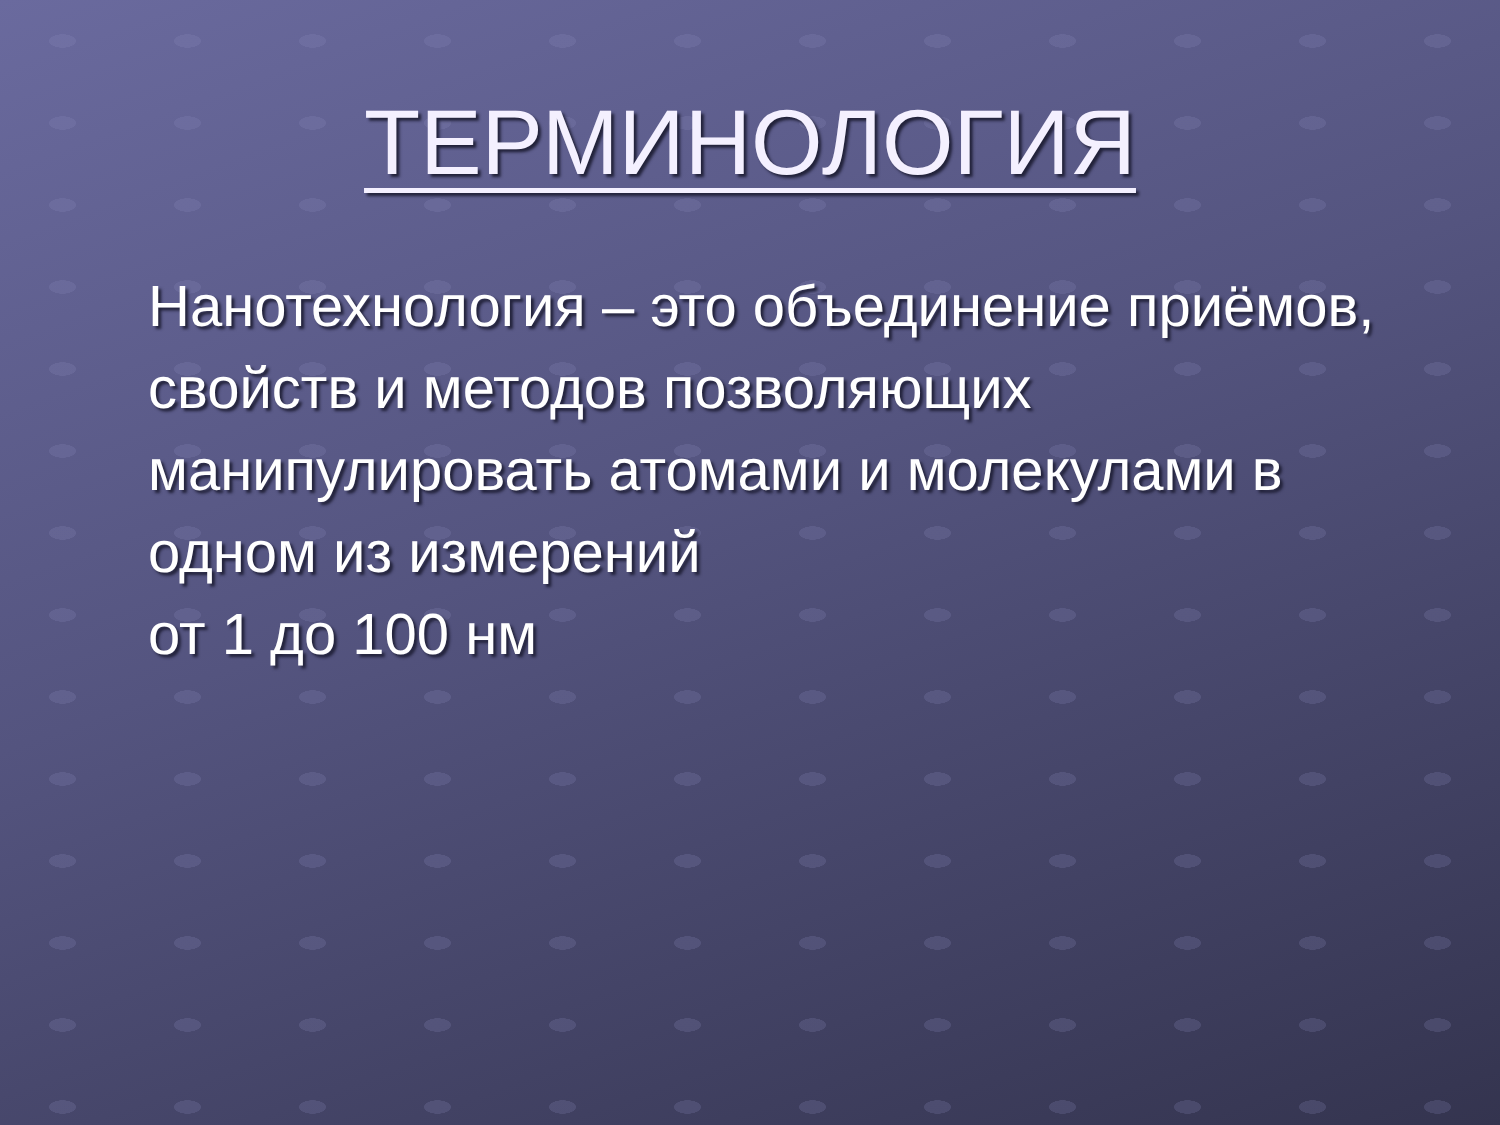ТЕРМИНОЛОГИЯ
Нанотехнология – это объединение приёмов, свойств и методов позволяющих манипулировать атомами и молекулами в одном из измерений
от 1 до 100 нм